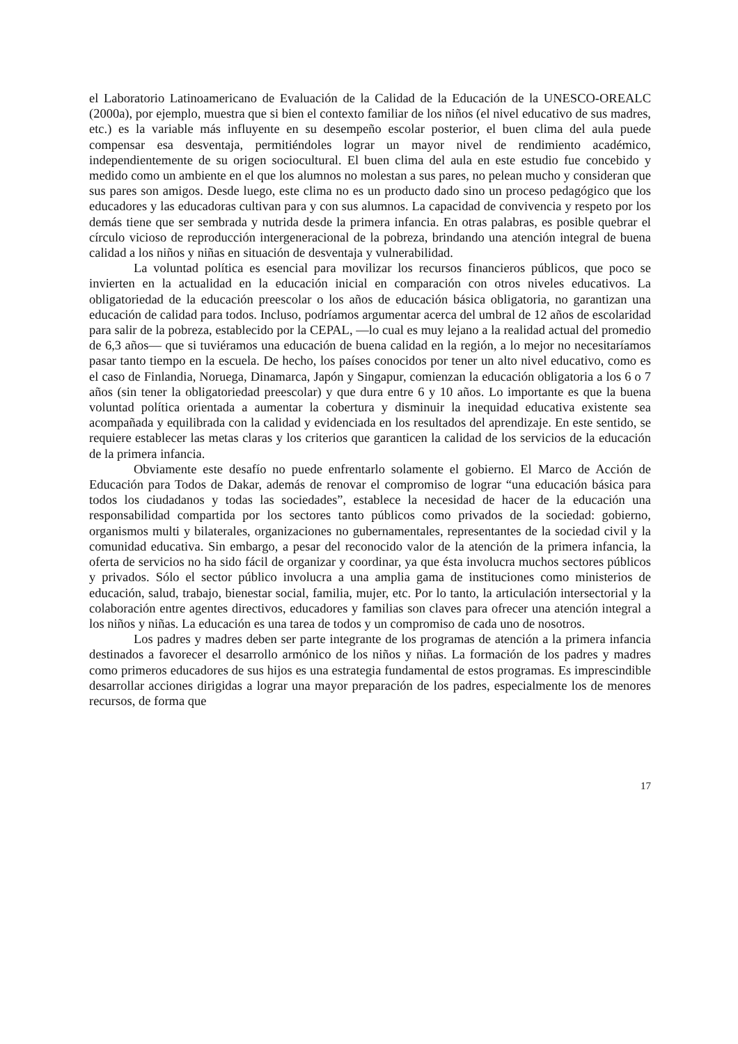el Laboratorio Latinoamericano de Evaluación de la Calidad de la Educación de la UNESCO-OREALC (2000a), por ejemplo, muestra que si bien el contexto familiar de los niños (el nivel educativo de sus madres, etc.) es la variable más influyente en su desempeño escolar posterior, el buen clima del aula puede compensar esa desventaja, permitiéndoles lograr un mayor nivel de rendimiento académico, independientemente de su origen sociocultural. El buen clima del aula en este estudio fue concebido y medido como un ambiente en el que los alumnos no molestan a sus pares, no pelean mucho y consideran que sus pares son amigos. Desde luego, este clima no es un producto dado sino un proceso pedagógico que los educadores y las educadoras cultivan para y con sus alumnos. La capacidad de convivencia y respeto por los demás tiene que ser sembrada y nutrida desde la primera infancia. En otras palabras, es posible quebrar el círculo vicioso de reproducción intergeneracional de la pobreza, brindando una atención integral de buena calidad a los niños y niñas en situación de desventaja y vulnerabilidad.
La voluntad política es esencial para movilizar los recursos financieros públicos, que poco se invierten en la actualidad en la educación inicial en comparación con otros niveles educativos. La obligatoriedad de la educación preescolar o los años de educación básica obligatoria, no garantizan una educación de calidad para todos. Incluso, podríamos argumentar acerca del umbral de 12 años de escolaridad para salir de la pobreza, establecido por la CEPAL, —lo cual es muy lejano a la realidad actual del promedio de 6,3 años— que si tuviéramos una educación de buena calidad en la región, a lo mejor no necesitaríamos pasar tanto tiempo en la escuela. De hecho, los países conocidos por tener un alto nivel educativo, como es el caso de Finlandia, Noruega, Dinamarca, Japón y Singapur, comienzan la educación obligatoria a los 6 o 7 años (sin tener la obligatoriedad preescolar) y que dura entre 6 y 10 años. Lo importante es que la buena voluntad política orientada a aumentar la cobertura y disminuir la inequidad educativa existente sea acompañada y equilibrada con la calidad y evidenciada en los resultados del aprendizaje. En este sentido, se requiere establecer las metas claras y los criterios que garanticen la calidad de los servicios de la educación de la primera infancia.
Obviamente este desafío no puede enfrentarlo solamente el gobierno. El Marco de Acción de Educación para Todos de Dakar, además de renovar el compromiso de lograr “una educación básica para todos los ciudadanos y todas las sociedades”, establece la necesidad de hacer de la educación una responsabilidad compartida por los sectores tanto públicos como privados de la sociedad: gobierno, organismos multi y bilaterales, organizaciones no gubernamentales, representantes de la sociedad civil y la comunidad educativa. Sin embargo, a pesar del reconocido valor de la atención de la primera infancia, la oferta de servicios no ha sido fácil de organizar y coordinar, ya que ésta involucra muchos sectores públicos y privados. Sólo el sector público involucra a una amplia gama de instituciones como ministerios de educación, salud, trabajo, bienestar social, familia, mujer, etc. Por lo tanto, la articulación intersectorial y la colaboración entre agentes directivos, educadores y familias son claves para ofrecer una atención integral a los niños y niñas. La educación es una tarea de todos y un compromiso de cada uno de nosotros.
Los padres y madres deben ser parte integrante de los programas de atención a la primera infancia destinados a favorecer el desarrollo armónico de los niños y niñas. La formación de los padres y madres como primeros educadores de sus hijos es una estrategia fundamental de estos programas. Es imprescindible desarrollar acciones dirigidas a lograr una mayor preparación de los padres, especialmente los de menores recursos, de forma que
17